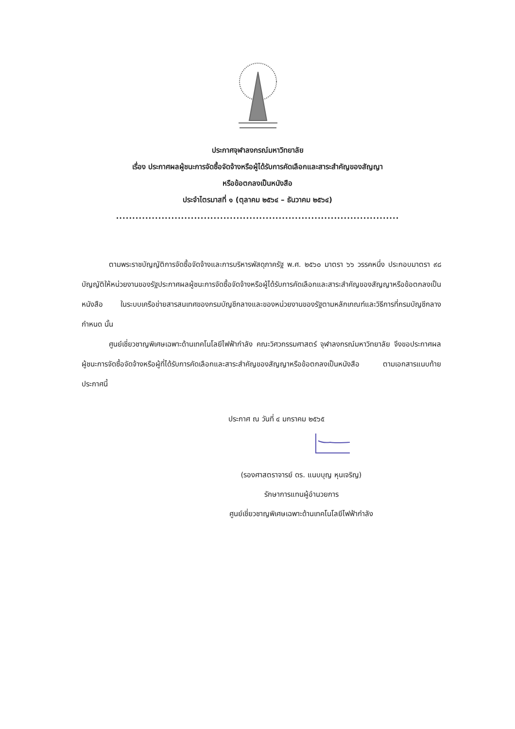ประกาศจุฬาลงกรณ์มหาวิทยาลัย
เรื่อง ประกาศผลผู้ชนะการจัดซื้อจัดจ้างหรือผู้ได้รับการคัดเลือกและสาระสำคัญของสัญญา
หรือข้อตกลงเป็นหนังสือ
ประจำไตรมาสที่ ๑ (ตุลาคม ๒๕๖๔ – ธันวาคม ๒๕๖๔)
.......................................................................................
ตามพระราชบัญญัติการจัดซื้อจัดจ้างและการบริหารพัสดุภาครัฐ พ.ศ. ๒๕๖๐ มาตรา ๖๖ วรรคหนึ่ง ประกอบมาตรา ๙๘ บัญญัติให้หน่วยงานของรัฐประกาศผลผู้ชนะการจัดซื้อจัดจ้างหรือผู้ได้รับการคัดเลือกและสาระสำคัญของสัญญาหรือข้อตกลงเป็นหนังสือ ในระบบเครือข่ายสารสนเทศของกรมบัญชีกลางและของหน่วยงานของรัฐตามหลักเกณฑ์และวิธีการที่กรมบัญชีกลางกำหนด นั้น
ศูนย์เชี่ยวชาญพิเศษเฉพาะด้านเทคโนโลยีไฟฟ้ากำลัง คณะวิศวกรรมศาสตร์ จุฬาลงกรณ์มหาวิทยาลัย จึงขอประกาศผลผู้ชนะการจัดซื้อจัดจ้างหรือผู้ที่ได้รับการคัดเลือกและสาระสำคัญของสัญญาหรือข้อตกลงเป็นหนังสือ ตามเอกสารแนบท้ายประกาศนี้
ประกาศ ณ วันที่ ๔ มกราคม ๒๕๖๕
(รองศาสตราจารย์ ดร. แนบบุญ หุนเจริญ)
รักษาการแทนผู้อำนวยการ
ศูนย์เชี่ยวชาญพิเศษเฉพาะด้านเทคโนโลยีไฟฟ้ากำลัง